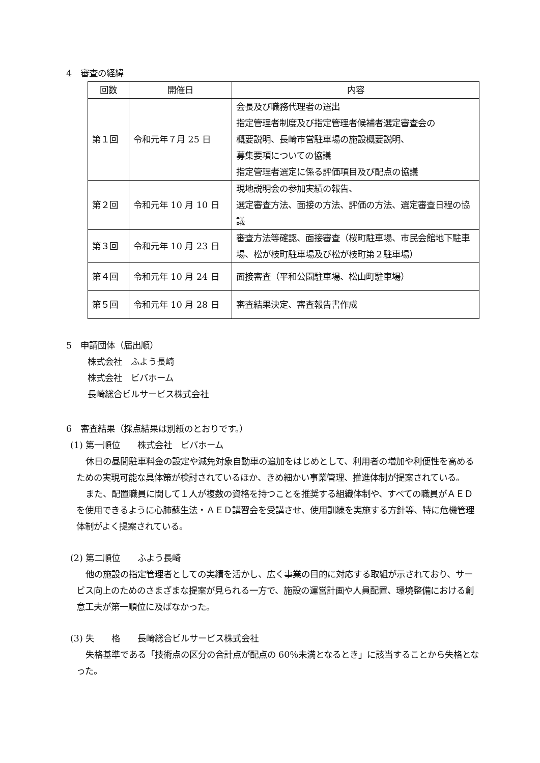4　審査の経緯
| 回数 | 開催日 | 内容 |
| --- | --- | --- |
| 第１回 | 令和元年７月 25 日 | 会長及び職務代理者の選出 指定管理者制度及び指定管理者候補者選定審査会の 概要説明、長崎市営駐車場の施設概要説明、 募集要項についての協議 指定管理者選定に係る評価項目及び配点の協議 |
| 第２回 | 令和元年 10 月 10 日 | 現地説明会の参加実績の報告、 選定審査方法、面接の方法、評価の方法、選定審査日程の協議 |
| 第３回 | 令和元年 10 月 23 日 | 審査方法等確認、面接審査（桜町駐車場、市民会館地下駐車場、松が枝町駐車場及び松が枝町第２駐車場） |
| 第４回 | 令和元年 10 月 24 日 | 面接審査（平和公園駐車場、松山町駐車場） |
| 第５回 | 令和元年 10 月 28 日 | 審査結果決定、審査報告書作成 |
5　申請団体（届出順）
株式会社　ふよう長崎
株式会社　ビバホーム
長崎総合ビルサービス株式会社
6　審査結果（採点結果は別紙のとおりです。）
(1) 第一順位　　株式会社　ビバホーム
休日の昼間駐車料金の設定や減免対象自動車の追加をはじめとして、利用者の増加や利便性を高めるための実現可能な具体策が検討されているほか、きめ細かい事業管理、推進体制が提案されている。
また、配置職員に関して１人が複数の資格を持つことを推奨する組織体制や、すべての職員がＡＥＤを使用できるように心肺蘇生法・ＡＥＤ講習会を受講させ、使用訓練を実施する方針等、特に危機管理体制がよく提案されている。
(2) 第二順位　　ふよう長崎
他の施設の指定管理者としての実績を活かし、広く事業の目的に対応する取組が示されており、サービス向上のためのさまざまな提案が見られる一方で、施設の運営計画や人員配置、環境整備における創意工夫が第一順位に及ばなかった。
(3) 失　　格　　長崎総合ビルサービス株式会社
失格基準である「技術点の区分の合計点が配点の 60％未満となるとき」に該当することから失格となった。